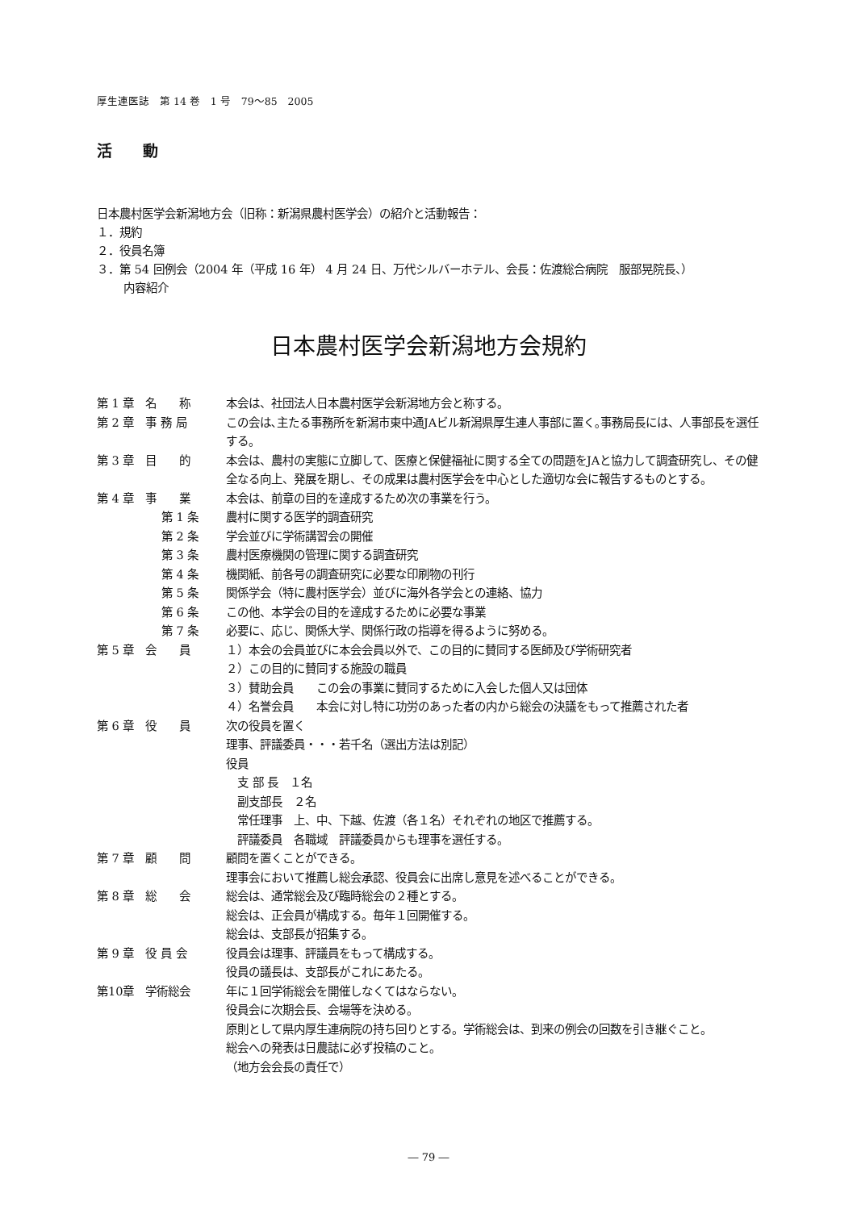厚生連医誌　第 14 巻　1 号　79～85　2005
活　　動
日本農村医学会新潟地方会（旧称：新潟県農村医学会）の紹介と活動報告：
１．規約
２．役員名簿
３．第 54 回例会（2004 年（平成 16 年） 4 月 24 日、万代シルバーホテル、会長：佐渡総合病院　服部晃院長、）
内容紹介
日本農村医学会新潟地方会規約
第 1 章　名　　称 本会は、社団法人日本農村医学会新潟地方会と称する。
第 2 章　事 務 局 この会は､主たる事務所を新潟市東中通JAビル新潟県厚生連人事部に置く｡事務局長には、人事部長を選任する。
第 3 章　目　　的 本会は、農村の実態に立脚して、医療と保健福祉に関する全ての問題をJAと協力して調査研究し、その健全なる向上、発展を期し、その成果は農村医学会を中心とした適切な会に報告するものとする。
第 4 章　事　　業 本会は、前章の目的を達成するため次の事業を行う。
第 1 条 農村に関する医学的調査研究
第 2 条 学会並びに学術講習会の開催
第 3 条 農村医療機関の管理に関する調査研究
第 4 条 機関紙、前各号の調査研究に必要な印刷物の刊行
第 5 条 関係学会（特に農村医学会）並びに海外各学会との連絡、協力
第 6 条 この他、本学会の目的を達成するために必要な事業
第 7 条 必要に、応じ、関係大学、関係行政の指導を得るように努める。
第 5 章　会　　員 １）本会の会員並びに本会会員以外で、この目的に賛同する医師及び学術研究者
２）この目的に賛同する施設の職員
３）賛助会員　　この会の事業に賛同するために入会した個人又は団体
４）名誉会員　　本会に対し特に功労のあった者の内から総会の決議をもって推薦された者
第 6 章　役　　員 次の役員を置く
理事、評議委員・・・若千名（選出方法は別記）
役員
　支 部 長　１名
　副支部長　２名
　常任理事　上、中、下越、佐渡（各１名）それぞれの地区で推薦する。
　評議委員　各職域　評議委員からも理事を選任する。
第 7 章　顧　　問 顧問を置くことができる。
理事会において推薦し総会承認、役員会に出席し意見を述べることができる。
第 8 章　総　　会 総会は、通常総会及び臨時総会の２種とする。
総会は、正会員が構成する。毎年１回開催する。
総会は、支部長が招集する。
第 9 章　役 員 会 役員会は理事、評議員をもって構成する。
役員の議長は、支部長がこれにあたる。
第10章　学術総会 年に１回学術総会を開催しなくてはならない。
役員会に次期会長、会場等を決める。
原則として県内厚生連病院の持ち回りとする。学術総会は、到来の例会の回数を引き継ぐこと。
総会への発表は日農誌に必ず投稿のこと。
（地方会会長の責任で）
― 79 ―